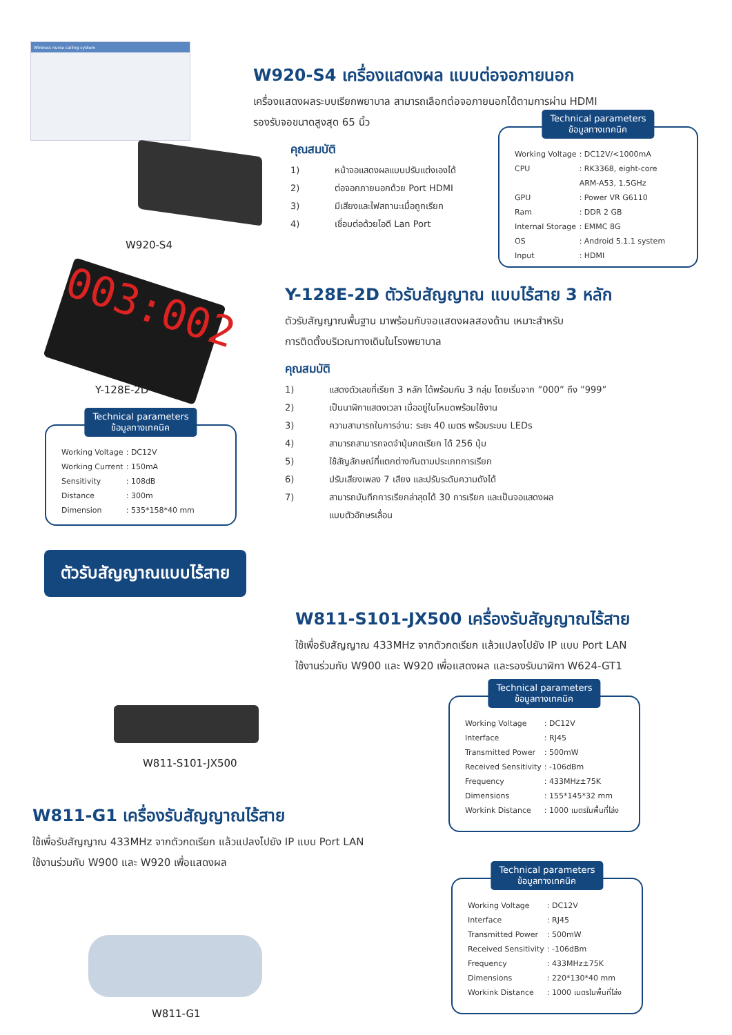Wireless nurse calling system
W920-S4
W920-S4 เครื่องแสดงผล แบบต่อจอภายนอก
เครื่องแสดงผลระบบเรียกพยาบาล สามารถเลือกต่อจอภายนอกได้ตามการผ่าน HDMI
รองรับจอขนาดสูงสุด 65 นิ้ว
คุณสมบัติ
1) หน้าจอแสดงผลแบบปรับแต่งเองได้
2) ต่อจอกภายนอกด้วย Port HDMI
3) มีเสียงและไฟสถานะเมื่อถูกเรียก
4) เชื่อมต่อด้วยไอดี Lan Port
Technical parameters
ข้อมูลทางเทคนิค
| Working Voltage | : DC12V/<1000mA |
| CPU | : RK3368, eight-core ARM-A53, 1.5GHz |
| GPU | : Power VR G6110 |
| Ram | : DDR 2 GB |
| Internal Storage | : EMMC 8G |
| OS | : Android 5.1.1 system |
| Input | : HDMI |
003:002
Y-128E-2D
Y-128E-2D ตัวรับสัญญาณ แบบไร้สาย 3 หลัก
ตัวรับสัญญาณพื้นฐาน มาพร้อมกับจอแสดงผลสองด้าน เหมาะสำหรับ
การติดตั้งบริเวณทางเดินในโรงพยาบาล
คุณสมบัติ
1) แสดงตัวเลขที่เรียก 3 หลัก ได้พร้อมกัน 3 กลุ่ม โดยเริ่มจาก ”000” ถึง ”999”
2) เป็นนาฬิกาแสดงเวลา เมื่ออยู่ในโหมดพร้อมใช้งาน
3) ความสามารถในการอ่าน: ระยะ 40 เมตร พร้อมระบบ LEDs
4) สามารถสามารถจดจำปุ่มกดเรียก ได้ 256 ปุ่ม
5) ใช้สัญลักษณ์ที่แตกต่างกันตามประเภทการเรียก
6) ปรับเสียงเพลง 7 เสียง และปรับระดับความดังได้
7) สามารถบันทึกการเรียกล่าสุดได้ 30 การเรียก และเป็นจอแสดงผล
แบบตัวอักษรเลื่อน
Technical parameters
ข้อมูลทางเทคนิค
| Working Voltage | : DC12V |
| Working Current | : 150mA |
| Sensitivity | : 108dB |
| Distance | : 300m |
| Dimension | : 535*158*40 mm |
ตัวรับสัญญาณแบบไร้สาย
W811-S101-JX500
W811-S101-JX500 เครื่องรับสัญญาณไร้สาย
ใช้เพื่อรับสัญญาณ 433MHz จากตัวกดเรียก แล้วแปลงไปยัง IP แบบ Port LAN
ใช้งานร่วมกับ W900 และ W920 เพื่อแสดงผล และรองรับนาฬิกา W624-GT1
Technical parameters
ข้อมูลทางเทคนิค
| Working Voltage | : DC12V |
| Interface | : RJ45 |
| Transmitted Power | : 500mW |
| Received Sensitivity | : -106dBm |
| Frequency | : 433MHz±75K |
| Dimensions | : 155*145*32 mm |
| Workink Distance | : 1000 เมตรในพื้นที่โล่ง |
W811-G1 เครื่องรับสัญญาณไร้สาย
ใช้เพื่อรับสัญญาณ 433MHz จากตัวกดเรียก แล้วแปลงไปยัง IP แบบ Port LAN
ใช้งานร่วมกับ W900 และ W920 เพื่อแสดงผล
W811-G1
Technical parameters
ข้อมูลทางเทคนิค
| Working Voltage | : DC12V |
| Interface | : RJ45 |
| Transmitted Power | : 500mW |
| Received Sensitivity | : -106dBm |
| Frequency | : 433MHz±75K |
| Dimensions | : 220*130*40 mm |
| Workink Distance | : 1000 เมตรในพื้นที่โล่ง |